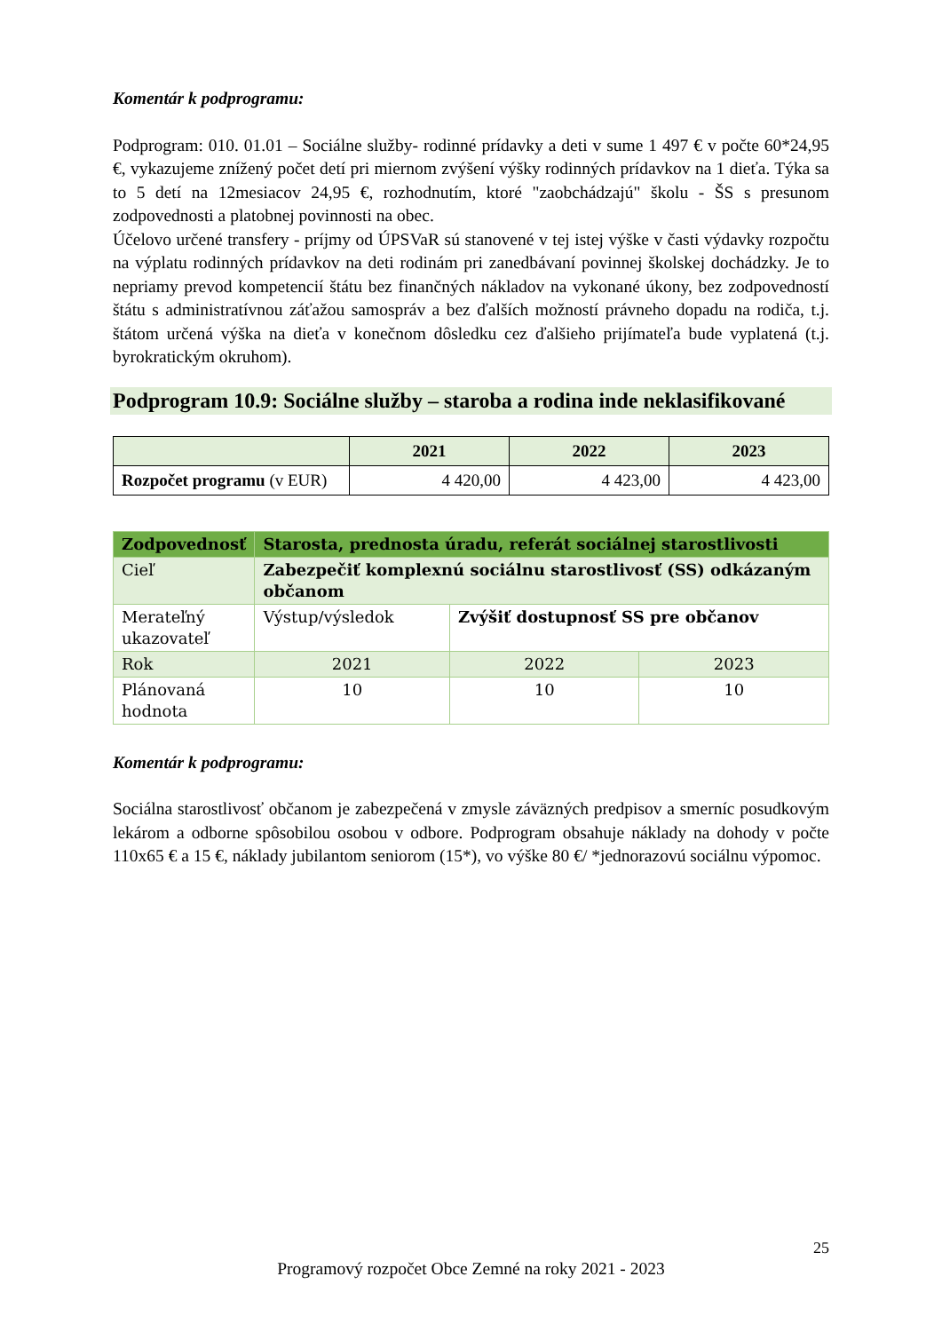Komentár k podprogramu:
Podprogram: 010. 01.01 – Sociálne služby- rodinné prídavky a deti v sume 1 497 € v počte 60*24,95 €, vykazujeme znížený počet detí pri miernom zvýšení výšky rodinných prídavkov na 1 dieťa. Týka sa to 5 detí na 12mesiacov 24,95 €, rozhodnutím, ktoré "zaobchádzajú" školu - ŠS s presunom zodpovednosti a platobnej povinnosti na obec.
Účelovo určené transfery - príjmy od ÚPSVaR sú stanovené v tej istej výške v časti výdavky rozpočtu na výplatu rodinných prídavkov na deti rodinám pri zanedbávaní povinnej školskej dochádzky. Je to nepriamy prevod kompetencií štátu bez finančných nákladov na vykonané úkony, bez zodpovedností štátu s administratívnou záťažou samospráv a bez ďalších možností právneho dopadu na rodiča, t.j. štátom určená výška na dieťa v konečnom dôsledku cez ďalšieho prijímateľa bude vyplatená (t.j. byrokratickým okruhom).
Podprogram 10.9: Sociálne služby – staroba a rodina inde neklasifikované
| | 2021 | 2022 | 2023 |
| --- | --- | --- | --- |
| Rozpočet programu (v EUR) | 4 420,00 | 4 423,00 | 4 423,00 |
| Zodpovednosť | Starosta, prednosta úradu, referát sociálnej starostlivosti | | |
| Cieľ | Zabezpečiť komplexnú sociálnu starostlivosť (SS) odkázaným občanom | | |
| Merateľný ukazovateľ | Výstup/výsledok | Zvýšiť dostupnosť SS pre občanov | |
| Rok | 2021 | 2022 | 2023 |
| Plánovaná hodnota | 10 | 10 | 10 |
Komentár k podprogramu:
Sociálna starostlivosť občanom je zabezpečená v zmysle záväzných predpisov a smerníc posudkovým lekárom a odborne spôsobilou osobou v odbore. Podprogram obsahuje náklady na dohody v počte 110x65 € a 15 €, náklady jubilantom seniorom (15*), vo výške 80 €/ *jednorazovú sociálnu výpomoc.
25
Programový rozpočet Obce Zemné na roky 2021 - 2023